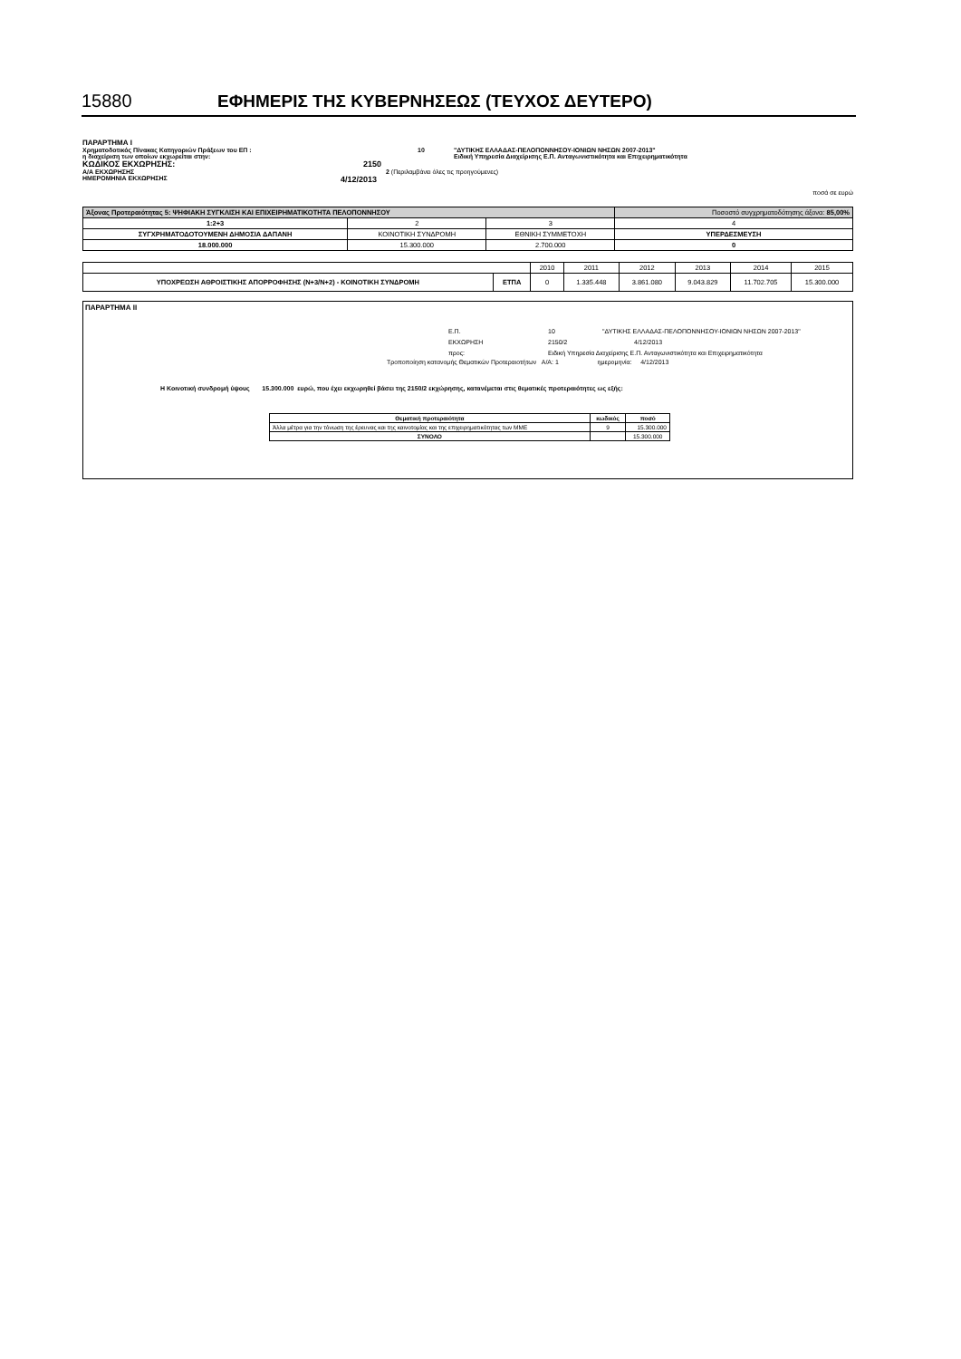15880 ΕΦΗΜΕΡΙΣ ΤΗΣ ΚΥΒΕΡΝΗΣΕΩΣ (ΤΕΥΧΟΣ ΔΕΥΤΕΡΟ)
ΠΑΡΑΡΤΗΜΑ Ι
Χρηματοδοτικός Πίνακας Κατηγοριών Πράξεων του ΕΠ : 10 "ΔΥΤΙΚΗΣ ΕΛΛΑΔΑΣ-ΠΕΛΟΠΟΝΝΗΣΟΥ-ΙΟΝΙΩΝ ΝΗΣΩΝ 2007-2013"
η διαχείριση των οποίων εκχωρείται στην: Ειδική Υπηρεσία Διαχείρισης Ε.Π. Ανταγωνιστικότητα και Επιχειρηματικότητα
ΚΩΔΙΚΟΣ ΕΚΧΩΡΗΣΗΣ: 2150
Α/Α ΕΚΧΩΡΗΣΗΣ 2 (Περιλαμβάνει όλες τις προηγούμενες)
ΗΜΕΡΟΜΗΝΙΑ ΕΚΧΩΡΗΣΗΣ 4/12/2013
ποσά σε ευρώ
| Άξονας Προτεραιότητας 5: ΨΗΦΙΑΚΗ ΣΥΓΚΛΙΣΗ ΚΑΙ ΕΠΙΧΕΙΡΗΜΑΤΙΚΟΤΗΤΑ ΠΕΛΟΠΟΝΝΗΣΟΥ | | | Ποσοστό συγχρηματοδότησης άξονα: 85,00% |
| 1:2+3 | 2 | 3 | 4 |
| ΣΥΓΧΡΗΜΑΤΟΔΟΤΟΥΜΕΝΗ ΔΗΜΟΣΙΑ ΔΑΠΑΝΗ | ΚΟΙΝΟΤΙΚΗ ΣΥΝΔΡΟΜΗ | ΕΘΝΙΚΗ ΣΥΜΜΕΤΟΧΗ | ΥΠΕΡΔΕΣΜΕΥΣΗ |
| 18.000.000 | 15.300.000 | 2.700.000 | 0 |
| | | 2010 | 2011 | 2012 | 2013 | 2014 | 2015 |
| ΥΠΟΧΡΕΩΣΗ ΑΘΡΟΙΣΤΙΚΗΣ ΑΠΟΡΡΟΦΗΣΗΣ (Ν+3/Ν+2) - ΚΟΙΝΟΤΙΚΗ ΣΥΝΔΡΟΜΗ | ΕΤΠΑ | 0 | 1.335.448 | 3.861.080 | 9.043.829 | 11.702.705 | 15.300.000 |
ΠΑΡΑΡΤΗΜΑ ΙΙ
Ε.Π. 10 "ΔΥΤΙΚΗΣ ΕΛΛΑΔΑΣ-ΠΕΛΟΠΟΝΝΗΣΟΥ-ΙΟΝΙΩΝ ΝΗΣΩΝ 2007-2013"
ΕΚΧΩΡΗΣΗ 2150/2 4/12/2013
προς: Ειδική Υπηρεσία Διαχείρισης Ε.Π. Ανταγωνιστικότητα και Επιχειρηματικότητα
Τροποποίηση κατανομής Θεματικών Προτεραιοτήτων Α/Α: 1 ημερομηνία: 4/12/2013
Η Κοινοτική συνδρομή ύψους 15.300.000 ευρώ, που έχει εκχωρηθεί βάσει της 2150/2 εκχώρησης, κατανέμεται στις θεματικές προτεραιότητες ως εξής:
| Θεματική προτεραιότητα | κωδικός | ποσό |
| Άλλα μέτρα για την τόνωση της έρευνας και της καινοτομίας και της επιχειρηματικότητας των ΜΜΕ | 9 | 15.300.000 |
| ΣΥΝΟΛΟ | | 15.300.000 |